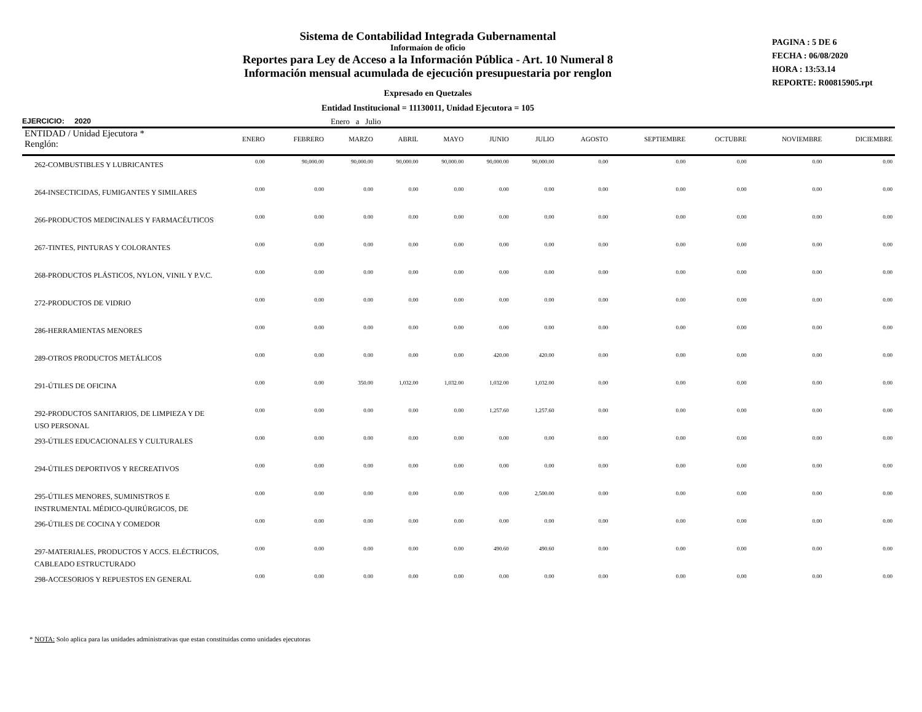Sistema de Contabilidad Integrada Gubernamental
Informaíon de oficio
Reportes para Ley de Acceso a la Información Pública - Art. 10 Numeral 8
Información mensual acumulada de ejecución presupuestaria por renglon
Expresado en Quetzales
Entidad Institucional = 11130011, Unidad Ejecutora = 105
PAGINA : 5 DE 6
FECHA : 06/08/2020
HORA : 13:53.14
REPORTE: R00815905.rpt
EJERCICIO: 2020 Enero a Julio
| ENTIDAD / Unidad Ejecutora * Renglón: | ENERO | FEBRERO | MARZO | ABRIL | MAYO | JUNIO | JULIO | AGOSTO | SEPTIEMBRE | OCTUBRE | NOVIEMBRE | DICIEMBRE |
| --- | --- | --- | --- | --- | --- | --- | --- | --- | --- | --- | --- | --- |
| 262-COMBUSTIBLES Y LUBRICANTES | 0.00 | 90,000.00 | 90,000.00 | 90,000.00 | 90,000.00 | 90,000.00 | 90,000.00 | 0.00 | 0.00 | 0.00 | 0.00 | 0.00 |
| 264-INSECTICIDAS, FUMIGANTES Y SIMILARES | 0.00 | 0.00 | 0.00 | 0.00 | 0.00 | 0.00 | 0.00 | 0.00 | 0.00 | 0.00 | 0.00 | 0.00 |
| 266-PRODUCTOS MEDICINALES Y FARMACÉUTICOS | 0.00 | 0.00 | 0.00 | 0.00 | 0.00 | 0.00 | 0.00 | 0.00 | 0.00 | 0.00 | 0.00 | 0.00 |
| 267-TINTES, PINTURAS Y COLORANTES | 0.00 | 0.00 | 0.00 | 0.00 | 0.00 | 0.00 | 0.00 | 0.00 | 0.00 | 0.00 | 0.00 | 0.00 |
| 268-PRODUCTOS PLÁSTICOS, NYLON, VINIL Y P.V.C. | 0.00 | 0.00 | 0.00 | 0.00 | 0.00 | 0.00 | 0.00 | 0.00 | 0.00 | 0.00 | 0.00 | 0.00 |
| 272-PRODUCTOS DE VIDRIO | 0.00 | 0.00 | 0.00 | 0.00 | 0.00 | 0.00 | 0.00 | 0.00 | 0.00 | 0.00 | 0.00 | 0.00 |
| 286-HERRAMIENTAS MENORES | 0.00 | 0.00 | 0.00 | 0.00 | 0.00 | 0.00 | 0.00 | 0.00 | 0.00 | 0.00 | 0.00 | 0.00 |
| 289-OTROS PRODUCTOS METÁLICOS | 0.00 | 0.00 | 0.00 | 0.00 | 0.00 | 420.00 | 420.00 | 0.00 | 0.00 | 0.00 | 0.00 | 0.00 |
| 291-ÚTILES DE OFICINA | 0.00 | 0.00 | 350.00 | 1,032.00 | 1,032.00 | 1,032.00 | 1,032.00 | 0.00 | 0.00 | 0.00 | 0.00 | 0.00 |
| 292-PRODUCTOS SANITARIOS, DE LIMPIEZA Y DE USO PERSONAL | 0.00 | 0.00 | 0.00 | 0.00 | 0.00 | 1,257.60 | 1,257.60 | 0.00 | 0.00 | 0.00 | 0.00 | 0.00 |
| 293-ÚTILES EDUCACIONALES Y CULTURALES | 0.00 | 0.00 | 0.00 | 0.00 | 0.00 | 0.00 | 0.00 | 0.00 | 0.00 | 0.00 | 0.00 | 0.00 |
| 294-ÚTILES DEPORTIVOS Y RECREATIVOS | 0.00 | 0.00 | 0.00 | 0.00 | 0.00 | 0.00 | 0.00 | 0.00 | 0.00 | 0.00 | 0.00 | 0.00 |
| 295-ÚTILES MENORES, SUMINISTROS E INSTRUMENTAL MÉDICO-QUIRÚRGICOS, DE | 0.00 | 0.00 | 0.00 | 0.00 | 0.00 | 0.00 | 2,500.00 | 0.00 | 0.00 | 0.00 | 0.00 | 0.00 |
| 296-ÚTILES DE COCINA Y COMEDOR | 0.00 | 0.00 | 0.00 | 0.00 | 0.00 | 0.00 | 0.00 | 0.00 | 0.00 | 0.00 | 0.00 | 0.00 |
| 297-MATERIALES, PRODUCTOS Y ACCS. ELÉCTRICOS, CABLEADO ESTRUCTURADO | 0.00 | 0.00 | 0.00 | 0.00 | 0.00 | 490.60 | 490.60 | 0.00 | 0.00 | 0.00 | 0.00 | 0.00 |
| 298-ACCESORIOS Y REPUESTOS EN GENERAL | 0.00 | 0.00 | 0.00 | 0.00 | 0.00 | 0.00 | 0.00 | 0.00 | 0.00 | 0.00 | 0.00 | 0.00 |
* NOTA: Solo aplica para las unidades administrativas que estan constituidas como unidades ejecutoras